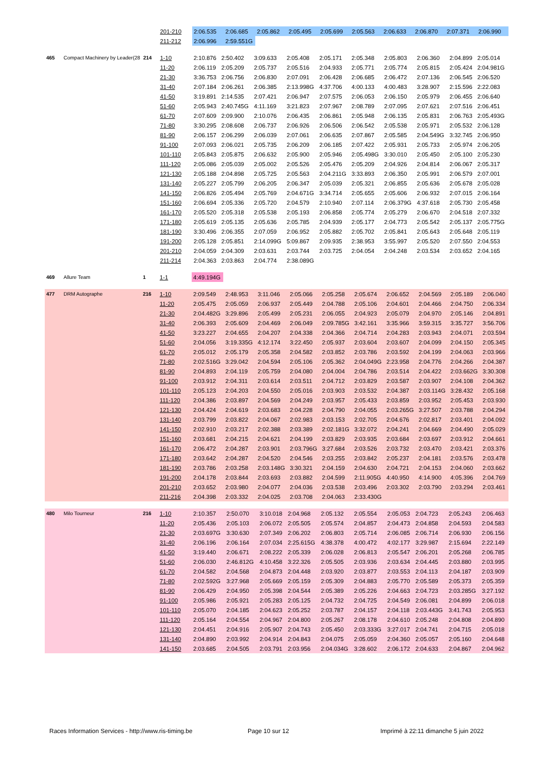| | | | 201-210 | 2:06.535 | 2:06.685 | 2:05.862 | 2:05.495 | 2:05.699 | 2:05.563 | 2:06.633 | 2:06.870 | 2:07.371 | 2:06.990 |
| | | | 211-212 | 2:06.996 | 2:59.551G | | | | | | | | |
| 465 | Compact Machinery by Leader(28 | 214 | 1-10 | 2:10.876 | 2:50.402 | 3:09.633 | 2:05.408 | 2:05.171 | 2:05.348 | 2:05.803 | 2:06.360 | 2:04.899 | 2:05.014 |
| | | | 11-20 | 2:06.119 | 2:05.209 | 2:05.737 | 2:05.516 | 2:04.933 | 2:05.771 | 2:05.774 | 2:05.815 | 2:05.424 | 2:04.981G |
| | | | 21-30 | 3:36.753 | 2:06.756 | 2:06.830 | 2:07.091 | 2:06.428 | 2:06.685 | 2:06.472 | 2:07.136 | 2:06.545 | 2:06.520 |
| | | | 31-40 | 2:07.184 | 2:06.261 | 2:06.385 | 2:13.998G | 4:37.706 | 4:00.133 | 4:00.483 | 3:28.907 | 2:15.596 | 2:22.083 |
| | | | 41-50 | 3:19.891 | 2:14.535 | 2:07.421 | 2:06.947 | 2:07.575 | 2:06.053 | 2:06.150 | 2:05.979 | 2:06.455 | 2:06.640 |
| | | | 51-60 | 2:05.943 | 2:40.745G | 4:11.169 | 3:21.823 | 2:07.967 | 2:08.789 | 2:07.095 | 2:07.621 | 2:07.516 | 2:06.451 |
| | | | 61-70 | 2:07.609 | 2:09.900 | 2:10.076 | 2:06.435 | 2:06.861 | 2:05.948 | 2:06.135 | 2:05.831 | 2:06.763 | 2:05.493G |
| | | | 71-80 | 3:30.295 | 2:08.608 | 2:06.737 | 2:06.926 | 2:06.506 | 2:06.542 | 2:05.538 | 2:05.971 | 2:05.532 | 2:06.128 |
| | | | 81-90 | 2:06.157 | 2:06.299 | 2:06.039 | 2:07.061 | 2:06.635 | 2:07.867 | 2:05.585 | 2:04.549G | 3:32.745 | 2:06.950 |
| | | | 91-100 | 2:07.093 | 2:06.021 | 2:05.735 | 2:06.209 | 2:06.185 | 2:07.422 | 2:05.931 | 2:05.733 | 2:05.974 | 2:06.205 |
| | | | 101-110 | 2:05.843 | 2:05.875 | 2:06.632 | 2:05.900 | 2:05.946 | 2:05.498G | 3:30.010 | 2:05.450 | 2:05.100 | 2:05.230 |
| | | | 111-120 | 2:05.086 | 2:05.039 | 2:05.002 | 2:05.526 | 2:05.476 | 2:05.209 | 2:04.926 | 2:04.814 | 2:06.067 | 2:05.317 |
| | | | 121-130 | 2:05.188 | 2:04.898 | 2:05.725 | 2:05.563 | 2:04.211G | 3:33.893 | 2:06.350 | 2:05.991 | 2:06.579 | 2:07.001 |
| | | | 131-140 | 2:05.227 | 2:05.799 | 2:06.205 | 2:06.347 | 2:05.039 | 2:05.321 | 2:06.855 | 2:05.636 | 2:05.678 | 2:05.028 |
| | | | 141-150 | 2:06.826 | 2:05.494 | 2:05.769 | 2:04.671G | 3:34.714 | 2:05.655 | 2:05.606 | 2:06.932 | 2:07.015 | 2:06.164 |
| | | | 151-160 | 2:06.694 | 2:05.336 | 2:05.720 | 2:04.579 | 2:10.940 | 2:07.114 | 2:06.379G | 4:37.618 | 2:05.730 | 2:05.458 |
| | | | 161-170 | 2:05.520 | 2:05.318 | 2:05.538 | 2:05.193 | 2:06.858 | 2:05.774 | 2:05.279 | 2:06.670 | 2:04.518 | 2:07.332 |
| | | | 171-180 | 2:05.619 | 2:05.135 | 2:05.636 | 2:05.785 | 2:04.939 | 2:05.177 | 2:04.773 | 2:05.542 | 2:05.137 | 2:05.775G |
| | | | 181-190 | 3:30.496 | 2:06.355 | 2:07.059 | 2:06.952 | 2:05.882 | 2:05.702 | 2:05.841 | 2:05.643 | 2:05.648 | 2:05.119 |
| | | | 191-200 | 2:05.128 | 2:05.851 | 2:14.099G | 5:09.867 | 2:09.935 | 2:38.953 | 3:55.997 | 2:05.520 | 2:07.550 | 2:04.553 |
| | | | 201-210 | 2:04.059 | 2:04.309 | 2:03.631 | 2:03.744 | 2:03.725 | 2:04.054 | 2:04.248 | 2:03.534 | 2:03.652 | 2:04.165 |
| | | | 211-214 | 2:04.363 | 2:03.863 | 2:04.774 | 2:38.089G | | | | | | |
| 469 | Allure Team | 1 | 1-1 | 4:49.194G | |
| 477 | DRM Autographe | 216 | 1-10 | 2:09.549 | 2:48.953 | 3:11.046 | 2:05.066 | 2:05.258 | 2:05.674 | 2:06.652 | 2:04.569 | 2:05.189 | 2:06.040 |
| | | | 11-20 | 2:05.475 | 2:05.059 | 2:06.937 | 2:05.449 | 2:04.788 | 2:05.106 | 2:04.601 | 2:04.466 | 2:04.750 | 2:06.334 |
| | | | 21-30 | 2:04.482G | 3:29.896 | 2:05.499 | 2:05.231 | 2:06.055 | 2:04.923 | 2:05.079 | 2:04.970 | 2:05.146 | 2:04.891 |
| | | | 31-40 | 2:06.393 | 2:05.609 | 2:04.469 | 2:06.049 | 2:09.785G | 3:42.161 | 3:35.966 | 3:59.315 | 3:35.727 | 3:56.706 |
| | | | 41-50 | 3:23.227 | 2:04.655 | 2:04.207 | 2:04.338 | 2:04.366 | 2:04.714 | 2:04.283 | 2:03.943 | 2:04.071 | 2:03.594 |
| | | | 51-60 | 2:04.056 | 3:19.335G | 4:12.174 | 3:22.450 | 2:05.937 | 2:03.604 | 2:03.607 | 2:04.099 | 2:04.150 | 2:05.345 |
| | | | 61-70 | 2:05.012 | 2:05.179 | 2:05.358 | 2:04.582 | 2:03.852 | 2:03.786 | 2:03.592 | 2:04.199 | 2:04.063 | 2:03.966 |
| | | | 71-80 | 2:02.516G | 3:29.042 | 2:04.594 | 2:05.106 | 2:05.362 | 2:04.049G | 2:23.958 | 2:04.776 | 2:04.266 | 2:04.387 |
| | | | 81-90 | 2:04.893 | 2:04.119 | 2:05.759 | 2:04.080 | 2:04.004 | 2:04.786 | 2:03.514 | 2:04.422 | 2:03.662G | 3:30.308 |
| | | | 91-100 | 2:03.912 | 2:04.311 | 2:03.614 | 2:03.511 | 2:04.712 | 2:03.829 | 2:03.587 | 2:03.907 | 2:04.108 | 2:04.362 |
| | | | 101-110 | 2:05.123 | 2:04.203 | 2:04.550 | 2:05.016 | 2:03.903 | 2:03.532 | 2:04.387 | 2:03.114G | 3:28.432 | 2:05.168 |
| | | | 111-120 | 2:04.386 | 2:03.897 | 2:04.569 | 2:04.249 | 2:03.957 | 2:05.433 | 2:03.859 | 2:03.952 | 2:05.453 | 2:03.930 |
| | | | 121-130 | 2:04.424 | 2:04.619 | 2:03.683 | 2:04.228 | 2:04.790 | 2:04.055 | 2:03.265G | 3:27.507 | 2:03.788 | 2:04.294 |
| | | | 131-140 | 2:03.799 | 2:03.822 | 2:04.067 | 2:02.983 | 2:03.153 | 2:02.705 | 2:04.676 | 2:02.817 | 2:03.401 | 2:04.092 |
| | | | 141-150 | 2:02.910 | 2:03.217 | 2:02.388 | 2:03.389 | 2:02.181G | 3:32.072 | 2:04.241 | 2:04.669 | 2:04.490 | 2:05.029 |
| | | | 151-160 | 2:03.681 | 2:04.215 | 2:04.621 | 2:04.199 | 2:03.829 | 2:03.935 | 2:03.684 | 2:03.697 | 2:03.912 | 2:04.661 |
| | | | 161-170 | 2:06.472 | 2:04.287 | 2:03.901 | 2:03.796G | 3:27.684 | 2:03.526 | 2:03.732 | 2:03.470 | 2:03.421 | 2:03.376 |
| | | | 171-180 | 2:03.642 | 2:04.287 | 2:04.520 | 2:04.546 | 2:03.255 | 2:03.842 | 2:05.237 | 2:04.181 | 2:03.576 | 2:03.478 |
| | | | 181-190 | 2:03.786 | 2:03.258 | 2:03.148G | 3:30.321 | 2:04.159 | 2:04.630 | 2:04.721 | 2:04.153 | 2:04.060 | 2:03.662 |
| | | | 191-200 | 2:04.178 | 2:03.844 | 2:03.693 | 2:03.882 | 2:04.599 | 2:11.905G | 4:40.950 | 4:14.900 | 4:05.396 | 2:04.769 |
| | | | 201-210 | 2:03.652 | 2:03.980 | 2:04.077 | 2:04.036 | 2:03.538 | 2:03.496 | 2:03.302 | 2:03.790 | 2:03.294 | 2:03.461 |
| | | | 211-216 | 2:04.398 | 2:03.332 | 2:04.025 | 2:03.708 | 2:04.063 | 2:33.430G | | | | |
| 480 | Milo Tourneur | 216 | 1-10 | 2:10.357 | 2:50.070 | 3:10.018 | 2:04.968 | 2:05.132 | 2:05.554 | 2:05.053 | 2:04.723 | 2:05.243 | 2:06.463 |
| | | | 11-20 | 2:05.436 | 2:05.103 | 2:06.072 | 2:05.505 | 2:05.574 | 2:04.857 | 2:04.473 | 2:04.858 | 2:04.593 | 2:04.583 |
| | | | 21-30 | 2:03.697G | 3:30.630 | 2:07.349 | 2:06.202 | 2:06.803 | 2:05.714 | 2:06.085 | 2:06.714 | 2:06.930 | 2:06.156 |
| | | | 31-40 | 2:06.196 | 2:06.164 | 2:07.034 | 2:25.615G | 4:38.378 | 4:00.472 | 4:02.177 | 3:29.987 | 2:15.694 | 2:22.149 |
| | | | 41-50 | 3:19.440 | 2:06.671 | 2:08.222 | 2:05.339 | 2:06.028 | 2:06.813 | 2:05.547 | 2:06.201 | 2:05.268 | 2:06.785 |
| | | | 51-60 | 2:06.030 | 2:46.812G | 4:10.458 | 3:22.326 | 2:05.505 | 2:03.936 | 2:03.634 | 2:04.445 | 2:03.880 | 2:03.995 |
| | | | 61-70 | 2:04.582 | 2:04.568 | 2:04.873 | 2:04.448 | 2:03.920 | 2:03.877 | 2:03.553 | 2:04.113 | 2:04.187 | 2:03.909 |
| | | | 71-80 | 2:02.592G | 3:27.968 | 2:05.669 | 2:05.159 | 2:05.309 | 2:04.883 | 2:05.770 | 2:05.589 | 2:05.373 | 2:05.359 |
| | | | 81-90 | 2:06.429 | 2:04.950 | 2:05.398 | 2:04.544 | 2:05.389 | 2:05.226 | 2:04.663 | 2:04.723 | 2:03.285G | 3:27.192 |
| | | | 91-100 | 2:05.986 | 2:05.921 | 2:05.283 | 2:05.125 | 2:04.732 | 2:04.725 | 2:04.549 | 2:06.081 | 2:04.899 | 2:06.018 |
| | | | 101-110 | 2:05.070 | 2:04.185 | 2:04.623 | 2:05.252 | 2:03.787 | 2:04.157 | 2:04.118 | 2:03.443G | 3:41.743 | 2:05.953 |
| | | | 111-120 | 2:05.164 | 2:04.554 | 2:04.967 | 2:04.800 | 2:05.267 | 2:08.178 | 2:04.610 | 2:05.248 | 2:04.808 | 2:04.890 |
| | | | 121-130 | 2:04.451 | 2:04.916 | 2:05.907 | 2:04.743 | 2:05.450 | 2:03.333G | 3:27.017 | 2:04.741 | 2:04.715 | 2:05.018 |
| | | | 131-140 | 2:04.890 | 2:03.992 | 2:04.914 | 2:04.843 | 2:04.075 | 2:05.059 | 2:04.360 | 2:05.057 | 2:05.160 | 2:04.648 |
| | | | 141-150 | 2:03.685 | 2:04.505 | 2:03.791 | 2:03.956 | 2:04.034G | 3:28.602 | 2:06.172 | 2:04.633 | 2:04.867 | 2:04.962 |
Races Information Services - http://www.ris-timing.be
Page 10 sur 12
Imprimé à 22:11 dimanche 5 juin 2022